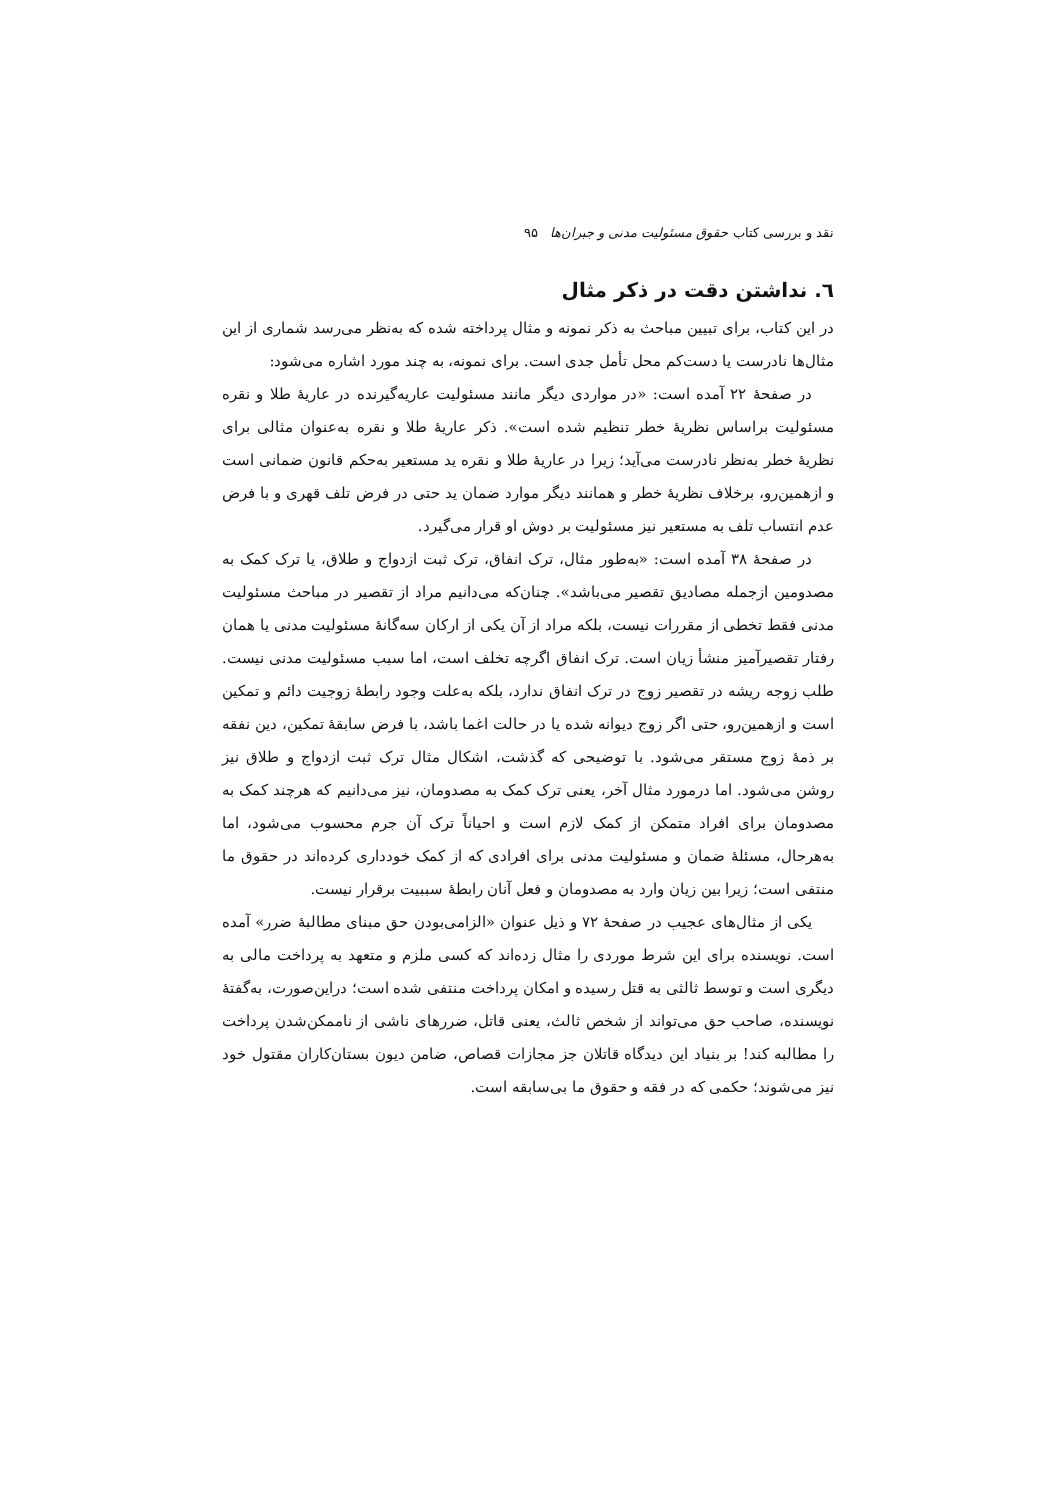نقد و بررسی کتاب حقوق مسئولیت مدنی و جبران‌ها ۹۵
٦. نداشتن دقت در ذکر مثال
در این کتاب، برای تبیین مباحث به ذکر نمونه و مثال پرداخته شده که به‌نظر می‌رسد شماری از این مثال‌ها نادرست یا دست‌کم محل تأمل جدی است. برای نمونه، به چند مورد اشاره می‌شود:
در صفحهٔ ۲۲ آمده است: «در مواردی دیگر مانند مسئولیت عاریه‌گیرنده در عاریهٔ طلا و نقره مسئولیت براساس نظریهٔ خطر تنظیم شده است». ذکر عاریهٔ طلا و نقره به‌عنوان مثالی برای نظریهٔ خطر به‌نظر نادرست می‌آید؛ زیرا در عاریهٔ طلا و نقره ید مستعیر به‌حکم قانون ضمانی است و ازهمین‌رو، برخلاف نظریهٔ خطر و همانند دیگر موارد ضمان ید حتی در فرض تلف قهری و با فرض عدم انتساب تلف به مستعیر نیز مسئولیت بر دوش او قرار می‌گیرد.
در صفحهٔ ۳۸ آمده است: «به‌طور مثال، ترک انفاق، ترک ثبت ازدواج و طلاق، یا ترک کمک به مصدومین ازجمله مصادیق تقصیر می‌باشد». چنان‌که می‌دانیم مراد از تقصیر در مباحث مسئولیت مدنی فقط تخطی از مقررات نیست، بلکه مراد از آن یکی از ارکان سه‌گانهٔ مسئولیت مدنی یا همان رفتار تقصیرآمیز منشأ زیان است. ترک انفاق اگرچه تخلف است، اما سبب مسئولیت مدنی نیست. طلب زوجه ریشه در تقصیر زوج در ترک انفاق ندارد، بلکه به‌علت وجود رابطهٔ زوجیت دائم و تمکین است و ازهمین‌رو، حتی اگر زوج دیوانه شده یا در حالت اغما باشد، با فرض سابقهٔ تمکین، دین نفقه بر ذمهٔ زوج مستقر می‌شود. با توضیحی که گذشت، اشکال مثال ترک ثبت ازدواج و طلاق نیز روشن می‌شود. اما درمورد مثال آخر، یعنی ترک کمک به مصدومان، نیز می‌دانیم که هرچند کمک به مصدومان برای افراد متمکن از کمک لازم است و احیاناً ترک آن جرم محسوب می‌شود، اما به‌هرحال، مسئلهٔ ضمان و مسئولیت مدنی برای افرادی که از کمک خودداری کرده‌اند در حقوق ما منتفی است؛ زیرا بین زیان وارد به مصدومان و فعل آنان رابطهٔ سببیت برقرار نیست.
یکی از مثال‌های عجیب در صفحهٔ ۷۲ و ذیل عنوان «الزامی‌بودن حق مبنای مطالبهٔ ضرر» آمده است. نویسنده برای این شرط موردی را مثال زده‌اند که کسی ملزم و متعهد به پرداخت مالی به دیگری است و توسط ثالثی به قتل رسیده و امکان پرداخت منتفی شده است؛ دراین‌صورت، به‌گفتهٔ نویسنده، صاحب حق می‌تواند از شخص ثالث، یعنی قاتل، ضررهای ناشی از ناممکن‌شدن پرداخت را مطالبه کند! بر بنیاد این دیدگاه قاتلان جز مجازات قصاص، ضامن دیون بستان‌کاران مقتول خود نیز می‌شوند؛ حکمی که در فقه و حقوق ما بی‌سابقه است.